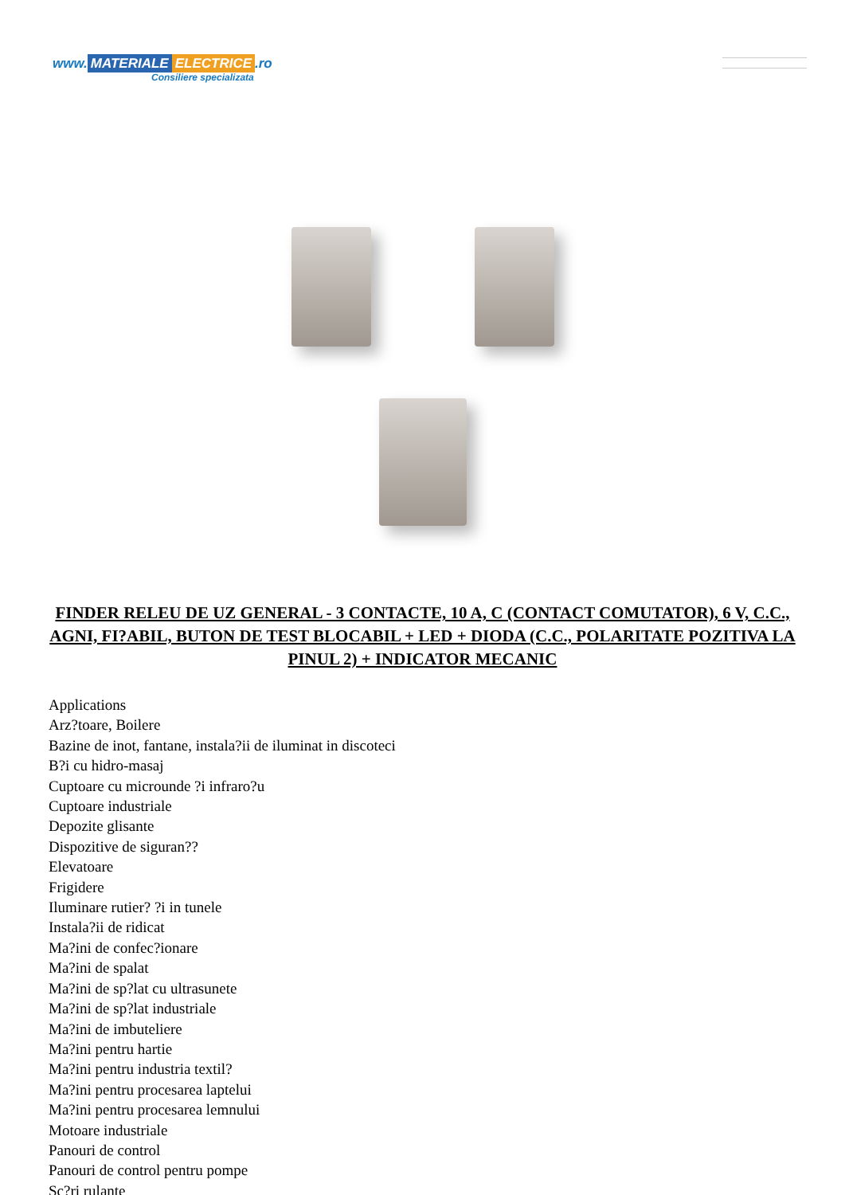www. MATERIALE ELECTRICE.ro
Consiliere specializata
FINDER RELEU DE UZ GENERAL - 3 CONTACTE, 10 A, C (CONTACT COMUTATOR), 6 V, C.C., AGNI, FI?ABIL, BUTON DE TEST BLOCABIL + LED + DIODA (C.C., POLARITATE POZITIVA LA PINUL 2) + INDICATOR MECANIC
Applications
Arz?toare, Boilere
Bazine de inot, fantane, instala?ii de iluminat in discoteci
B?i cu hidro-masaj
Cuptoare cu microunde ?i infraro?u
Cuptoare industriale
Depozite glisante
Dispozitive de siguran??
Elevatoare
Frigidere
Iluminare rutier? ?i in tunele
Instala?ii de ridicat
Ma?ini de confec?ionare
Ma?ini de spalat
Ma?ini de sp?lat cu ultrasunete
Ma?ini de sp?lat industriale
Ma?ini de imbuteliere
Ma?ini pentru hartie
Ma?ini pentru industria textil?
Ma?ini pentru procesarea laptelui
Ma?ini pentru procesarea lemnului
Motoare industriale
Panouri de control
Panouri de control pentru pompe
Sc?ri rulante